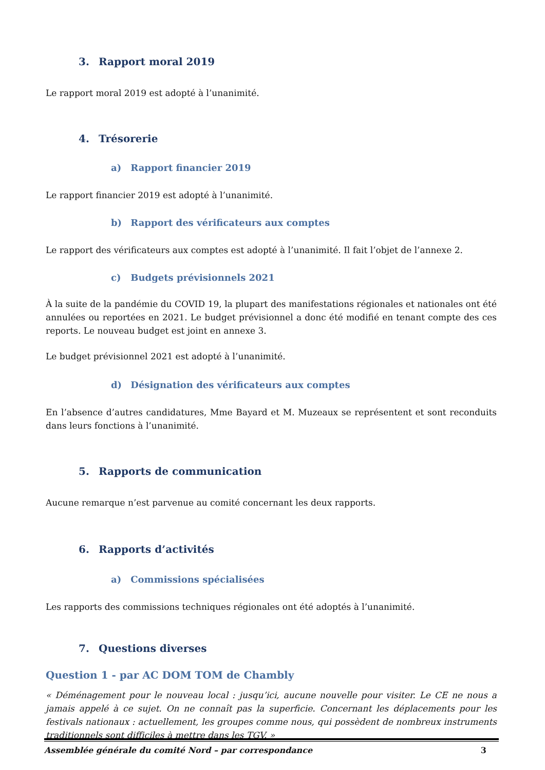3. Rapport moral 2019
Le rapport moral 2019 est adopté à l’unanimité.
4. Trésorerie
a) Rapport financier 2019
Le rapport financier 2019 est adopté à l’unanimité.
b) Rapport des vérificateurs aux comptes
Le rapport des vérificateurs aux comptes est adopté à l’unanimité. Il fait l’objet de l’annexe 2.
c) Budgets prévisionnels 2021
À la suite de la pandémie du COVID 19, la plupart des manifestations régionales et nationales ont été annulées ou reportées en 2021. Le budget prévisionnel a donc été modifié en tenant compte des ces reports. Le nouveau budget est joint en annexe 3.
Le budget prévisionnel 2021 est adopté à l’unanimité.
d) Désignation des vérificateurs aux comptes
En l’absence d’autres candidatures, Mme Bayard et M. Muzeaux se représentent et sont reconduits dans leurs fonctions à l’unanimité.
5. Rapports de communication
Aucune remarque n’est parvenue au comité concernant les deux rapports.
6. Rapports d’activités
a) Commissions spécialisées
Les rapports des commissions techniques régionales ont été adoptés à l’unanimité.
7. Questions diverses
Question 1 - par AC DOM TOM de Chambly
« Déménagement pour le nouveau local : jusqu’ici, aucune nouvelle pour visiter. Le CE ne nous a jamais appelé à ce sujet. On ne connaît pas la superficie. Concernant les déplacements pour les festivals nationaux : actuellement, les groupes comme nous, qui possèdent de nombreux instruments traditionnels sont difficiles à mettre dans les TGV. »
Assemblée générale du comité Nord – par correspondance 3